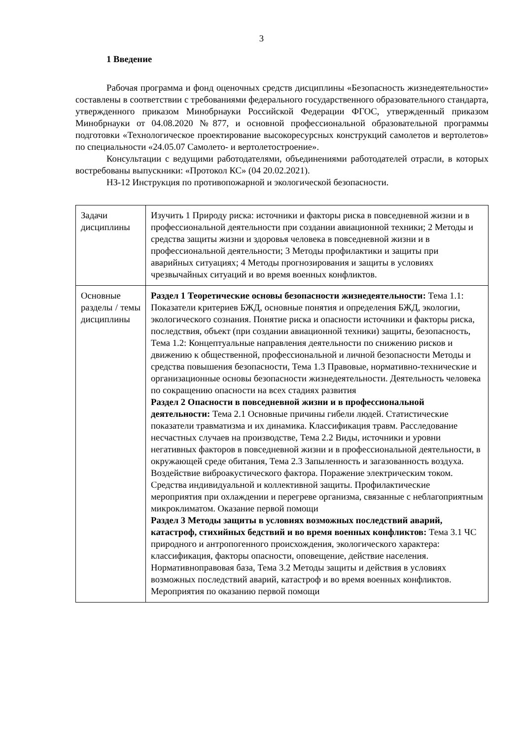3
1 Введение
Рабочая программа и фонд оценочных средств дисциплины «Безопасность жизнедеятельности» составлены в соответствии с требованиями федерального государственного образовательного стандарта, утвержденного приказом Минобрнауки Российской Федерации ФГОС, утвержденный приказом Минобрнауки от 04.08.2020 №877, и основной профессиональной образовательной программы подготовки «Технологическое проектирование высокоресурсных конструкций самолетов и вертолетов» по специальности «24.05.07 Самолето- и вертолетостроение».
Консультации с ведущими работодателями, объединениями работодателей отрасли, в которых востребованы выпускники: «Протокол КС» (04 20.02.2021).
НЗ-12 Инструкция по противопожарной и экологической безопасности.
| Задачи дисциплины | Изучить 1 Природу риска: источники и факторы риска в повседневной жизни и в профессиональной деятельности при создании авиационной техники; 2 Методы и средства защиты жизни и здоровья человека в повседневной жизни и в профессиональной деятельности; 3 Методы профилактики и защиты при аварийных ситуациях; 4 Методы прогнозирования и защиты в условиях чрезвычайных ситуаций и во время военных конфликтов. |
| Основные разделы / темы дисциплины | Раздел 1 Теоретические основы безопасности жизнедеятельности: Тема 1.1: Показатели критериев БЖД, основные понятия и определения БЖД, экологии, экологического сознания. Понятие риска и опасности источники и факторы риска, последствия, объект (при создании авиационной техники) защиты, безопасность, Тема 1.2: Концептуальные направления деятельности по снижению рисков и движению к общественной, профессиональной и личной безопасности Методы и средства повышения безопасности, Тема 1.3 Правовые, нормативно-технические и организационные основы безопасности жизнедеятельности. Деятельность человека по сокращению опасности на всех стадиях развития Раздел 2 Опасности в повседневной жизни и в профессиональной деятельности: Тема 2.1 Основные причины гибели людей. Статистические показатели травматизма и их динамика. Классификация травм. Расследование несчастных случаев на производстве, Тема 2.2 Виды, источники и уровни негативных факторов в повседневной жизни и в профессиональной деятельности, в окружающей среде обитания, Тема 2.3 Запыленность и загазованность воздуха. Воздействие виброакустического фактора. Поражение электрическим током. Средства индивидуальной и коллективной защиты. Профилактические мероприятия при охлаждении и перегреве организма, связанные с неблагоприятным микроклиматом. Оказание первой помощи Раздел 3 Методы защиты в условиях возможных последствий аварий, катастроф, стихийных бедствий и во время военных конфликтов: Тема 3.1 ЧС природного и антропогенного происхождения, экологического характера: классификация, факторы опасности, оповещение, действие населения. Нормативноправовая база, Тема 3.2 Методы защиты и действия в условиях возможных последствий аварий, катастроф и во время военных конфликтов. Мероприятия по оказанию первой помощи |